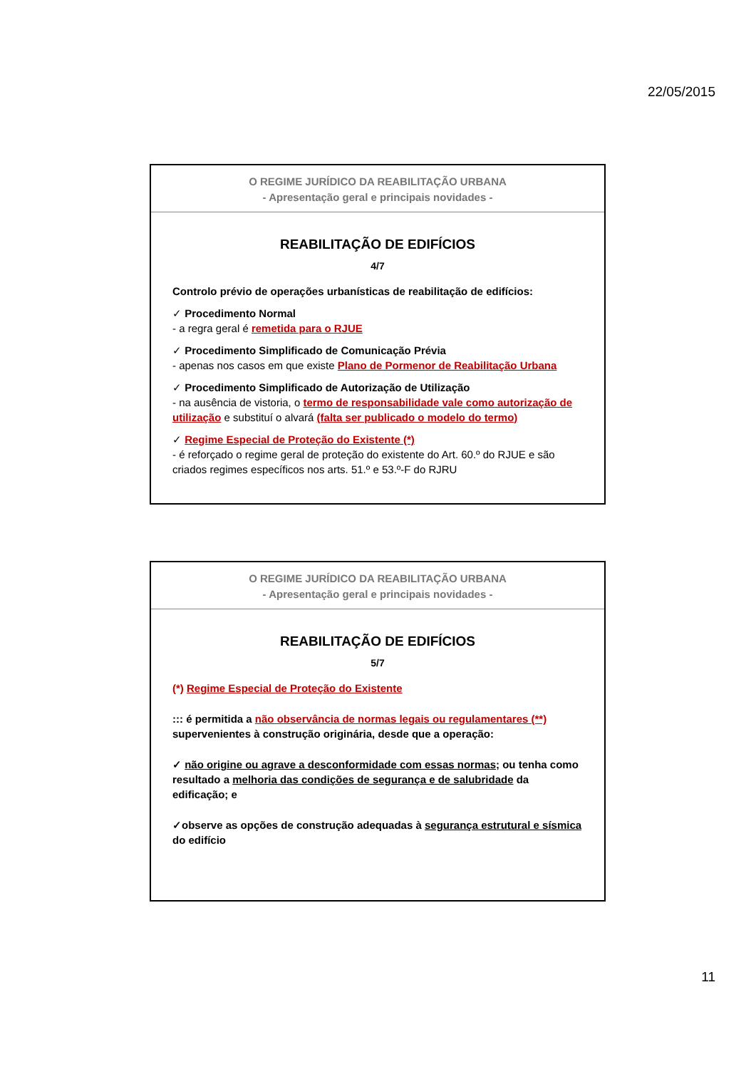22/05/2015
O REGIME JURÍDICO DA REABILITAÇÃO URBANA
- Apresentação geral e principais novidades -
REABILITAÇÃO DE EDIFÍCIOS
4/7
Controlo prévio de operações urbanísticas de reabilitação de edifícios:
✓ Procedimento Normal
- a regra geral é remetida para o RJUE
✓ Procedimento Simplificado de Comunicação Prévia
- apenas nos casos em que existe Plano de Pormenor de Reabilitação Urbana
✓ Procedimento Simplificado de Autorização de Utilização
- na ausência de vistoria, o termo de responsabilidade vale como autorização de utilização e substituí o alvará (falta ser publicado o modelo do termo)
✓ Regime Especial de Proteção do Existente (*)
- é reforçado o regime geral de proteção do existente do Art. 60.º do RJUE e são criados regimes específicos nos arts. 51.º e 53.º-F do RJRU
O REGIME JURÍDICO DA REABILITAÇÃO URBANA
- Apresentação geral e principais novidades -
REABILITAÇÃO DE EDIFÍCIOS
5/7
(*) Regime Especial de Proteção do Existente
::: é permitida a não observância de normas legais ou regulamentares (**) supervenientes à construção originária, desde que a operação:
✓ não origine ou agrave a desconformidade com essas normas; ou tenha como resultado a melhoria das condições de segurança e de salubridade da edificação; e
✓observe as opções de construção adequadas à segurança estrutural e sísmica do edifício
11